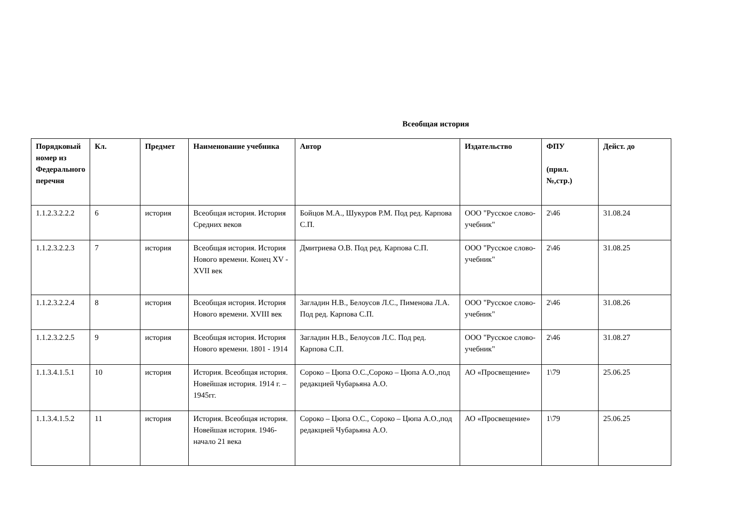Всеобщая история
| Порядковый номер из Федерального перечня | Кл. | Предмет | Наименование учебника | Автор | Издательство | ФПУ (прил.№,стр.) | Дейст. до |
| --- | --- | --- | --- | --- | --- | --- | --- |
| 1.1.2.3.2.2.2 | 6 | история | Всеобщая история. История Средних веков | Бойцов М.А., Шукуров Р.М. Под ред. Карпова С.П. | ООО "Русское слово-учебник" | 2\46 | 31.08.24 |
| 1.1.2.3.2.2.3 | 7 | история | Всеобщая история. История Нового времени. Конец XV - XVII век | Дмитриева О.В. Под ред. Карпова С.П. | ООО "Русское слово-учебник" | 2\46 | 31.08.25 |
| 1.1.2.3.2.2.4 | 8 | история | Всеобщая история. История Нового времени. XVIII век | Загладин Н.В., Белоусов Л.С., Пименова Л.А. Под ред. Карпова С.П. | ООО "Русское слово-учебник" | 2\46 | 31.08.26 |
| 1.1.2.3.2.2.5 | 9 | история | Всеобщая история. История Нового времени. 1801 - 1914 | Загладин Н.В., Белоусов Л.С. Под ред. Карпова С.П. | ООО "Русское слово-учебник" | 2\46 | 31.08.27 |
| 1.1.3.4.1.5.1 | 10 | история | История. Всеобщая история. Новейшая история. 1914 г. –1945гг. | Сороко – Цюпа О.С.,Сороко – Цюпа А.О.,под редакцией Чубарьяна А.О. | АО «Просвещение» | 1\79 | 25.06.25 |
| 1.1.3.4.1.5.2 | 11 | история | История. Всеобщая история. Новейшая история. 1946-начало 21 века | Сороко – Цюпа О.С., Сороко – Цюпа А.О.,под редакцией Чубарьяна А.О. | АО «Просвещение» | 1\79 | 25.06.25 |